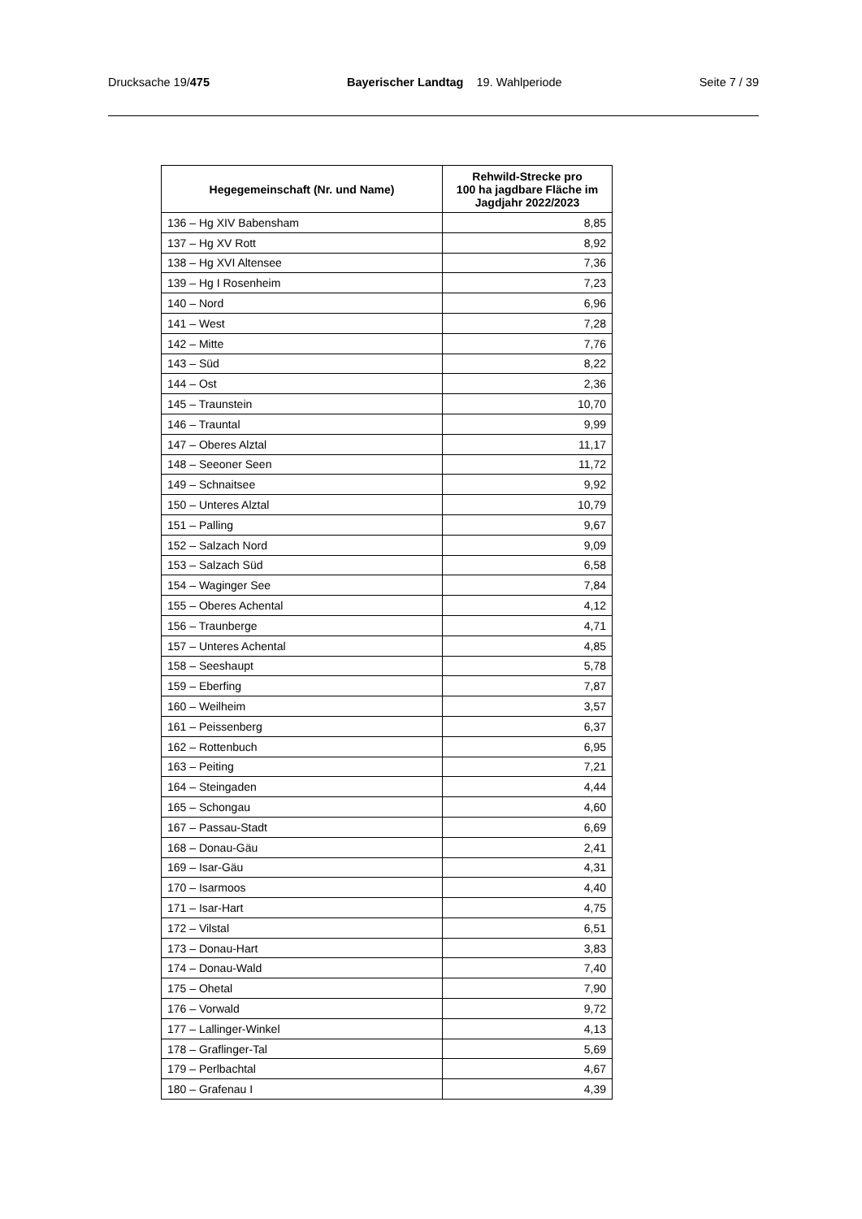Drucksache 19/475 Bayerischer Landtag 19. Wahlperiode Seite 7 / 39
| Hegegemeinschaft (Nr. und Name) | Rehwild-Strecke pro 100 ha jagdbare Fläche im Jagdjahr 2022/2023 |
| --- | --- |
| 136 – Hg XIV Babensham | 8,85 |
| 137 – Hg XV Rott | 8,92 |
| 138 – Hg XVI Altensee | 7,36 |
| 139 – Hg I Rosenheim | 7,23 |
| 140 – Nord | 6,96 |
| 141 – West | 7,28 |
| 142 – Mitte | 7,76 |
| 143 – Süd | 8,22 |
| 144 – Ost | 2,36 |
| 145 – Traunstein | 10,70 |
| 146 – Trauntal | 9,99 |
| 147 – Oberes Alztal | 11,17 |
| 148 – Seeoner Seen | 11,72 |
| 149 – Schnaitsee | 9,92 |
| 150 – Unteres Alztal | 10,79 |
| 151 – Palling | 9,67 |
| 152 – Salzach Nord | 9,09 |
| 153 – Salzach Süd | 6,58 |
| 154 – Waginger See | 7,84 |
| 155 – Oberes Achental | 4,12 |
| 156 – Traunberge | 4,71 |
| 157 – Unteres Achental | 4,85 |
| 158 – Seeshaupt | 5,78 |
| 159 – Eberfing | 7,87 |
| 160 – Weilheim | 3,57 |
| 161 – Peissenberg | 6,37 |
| 162 – Rottenbuch | 6,95 |
| 163 – Peiting | 7,21 |
| 164 – Steingaden | 4,44 |
| 165 – Schongau | 4,60 |
| 167 – Passau-Stadt | 6,69 |
| 168 – Donau-Gäu | 2,41 |
| 169 – Isar-Gäu | 4,31 |
| 170 – Isarmoos | 4,40 |
| 171 – Isar-Hart | 4,75 |
| 172 – Vilstal | 6,51 |
| 173 – Donau-Hart | 3,83 |
| 174 – Donau-Wald | 7,40 |
| 175 – Ohetal | 7,90 |
| 176 – Vorwald | 9,72 |
| 177 – Lallinger-Winkel | 4,13 |
| 178 – Graflinger-Tal | 5,69 |
| 179 – Perlbachtal | 4,67 |
| 180 – Grafenau I | 4,39 |